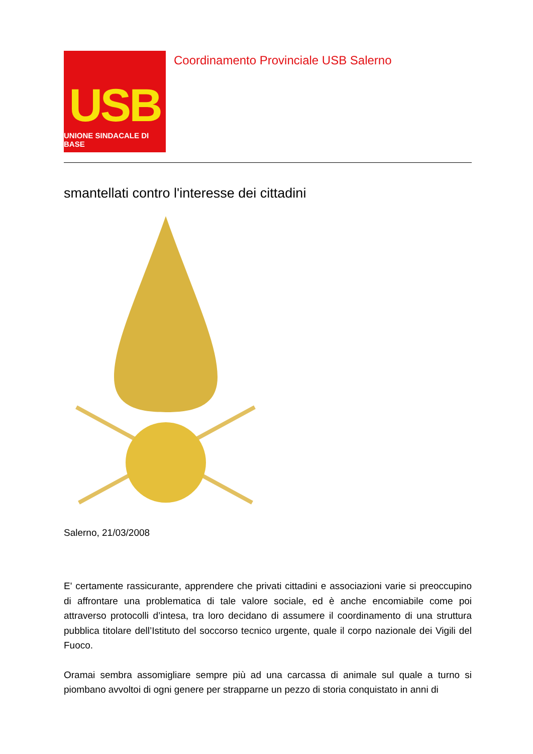USB
UNIONE SINDACALE DI BASE
Coordinamento Provinciale USB Salerno
smantellati contro l'interesse dei cittadini
Salerno, 21/03/2008
E' certamente rassicurante, apprendere che privati cittadini e associazioni varie si preoccupino di affrontare una problematica di tale valore sociale, ed è anche encomiabile come poi attraverso protocolli d’intesa, tra loro decidano di assumere il coordinamento di una struttura pubblica titolare dell’Istituto del soccorso tecnico urgente, quale il corpo nazionale dei Vigili del Fuoco.
Oramai sembra assomigliare sempre più ad una carcassa di animale sul quale a turno si piombano avvoltoi di ogni genere per strapparne un pezzo di storia conquistato in anni di